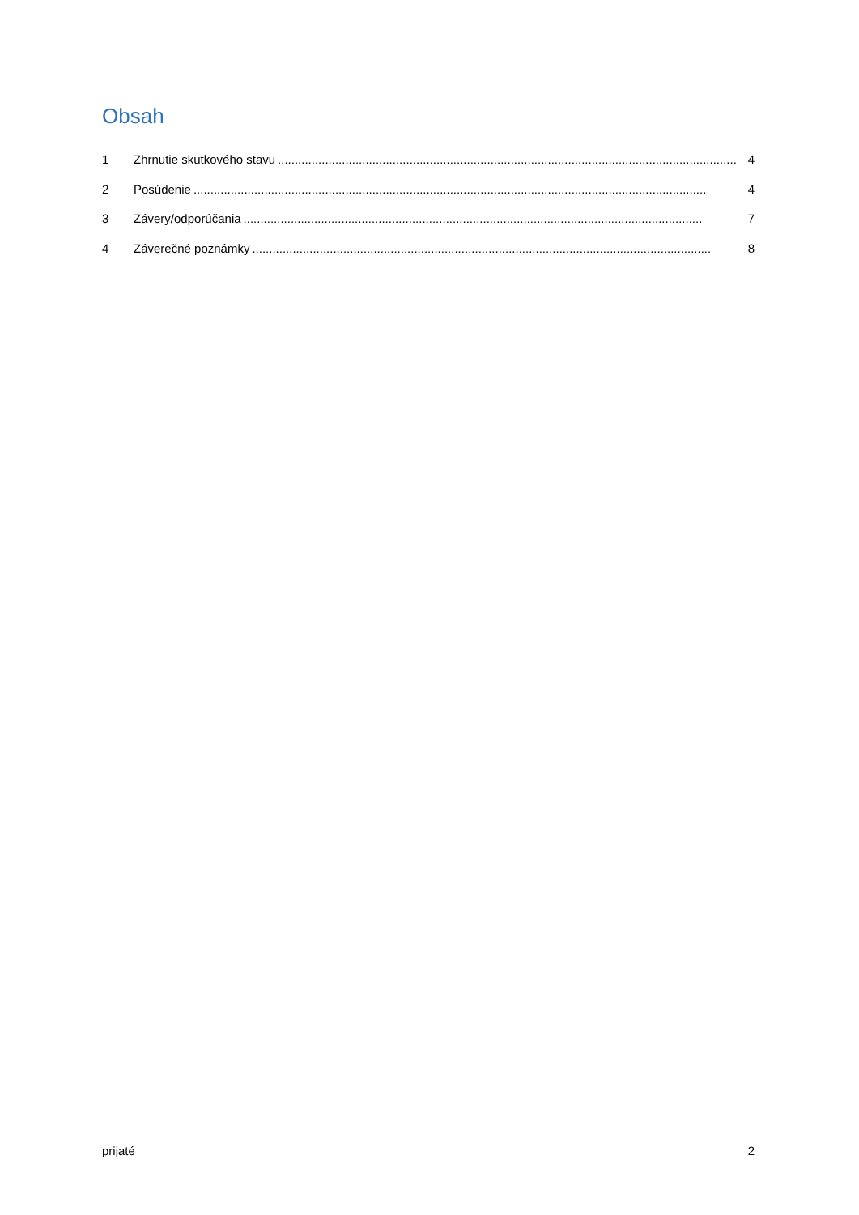Obsah
1 Zhrnutie skutkového stavu........................................................................................................................................ 4
2 Posúdenie........................................................................................................................................................ 4
3 Závery/odporúčania........................................................................................................................................ 7
4 Záverečné poznámky........................................................................................................................................ 8
prijaté 2